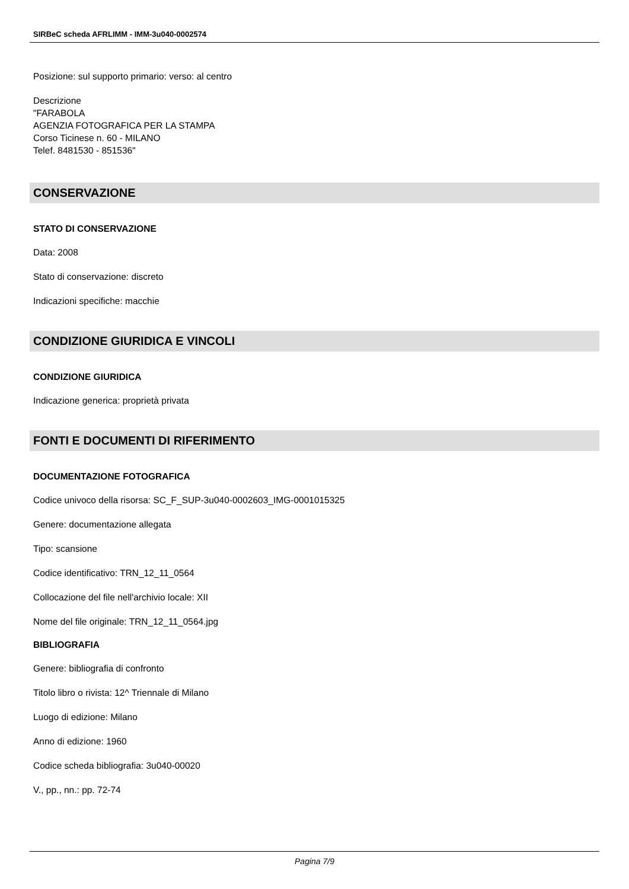SIRBeC scheda AFRLIMM - IMM-3u040-0002574
Posizione: sul supporto primario: verso: al centro
Descrizione
"FARABOLA
AGENZIA FOTOGRAFICA PER LA STAMPA
Corso Ticinese n. 60 - MILANO
Telef. 8481530 - 851536"
CONSERVAZIONE
STATO DI CONSERVAZIONE
Data: 2008
Stato di conservazione: discreto
Indicazioni specifiche: macchie
CONDIZIONE GIURIDICA E VINCOLI
CONDIZIONE GIURIDICA
Indicazione generica: proprietà privata
FONTI E DOCUMENTI DI RIFERIMENTO
DOCUMENTAZIONE FOTOGRAFICA
Codice univoco della risorsa: SC_F_SUP-3u040-0002603_IMG-0001015325
Genere: documentazione allegata
Tipo: scansione
Codice identificativo: TRN_12_11_0564
Collocazione del file nell'archivio locale: XII
Nome del file originale: TRN_12_11_0564.jpg
BIBLIOGRAFIA
Genere: bibliografia di confronto
Titolo libro o rivista: 12^ Triennale di Milano
Luogo di edizione: Milano
Anno di edizione: 1960
Codice scheda bibliografia: 3u040-00020
V., pp., nn.: pp. 72-74
Pagina 7/9